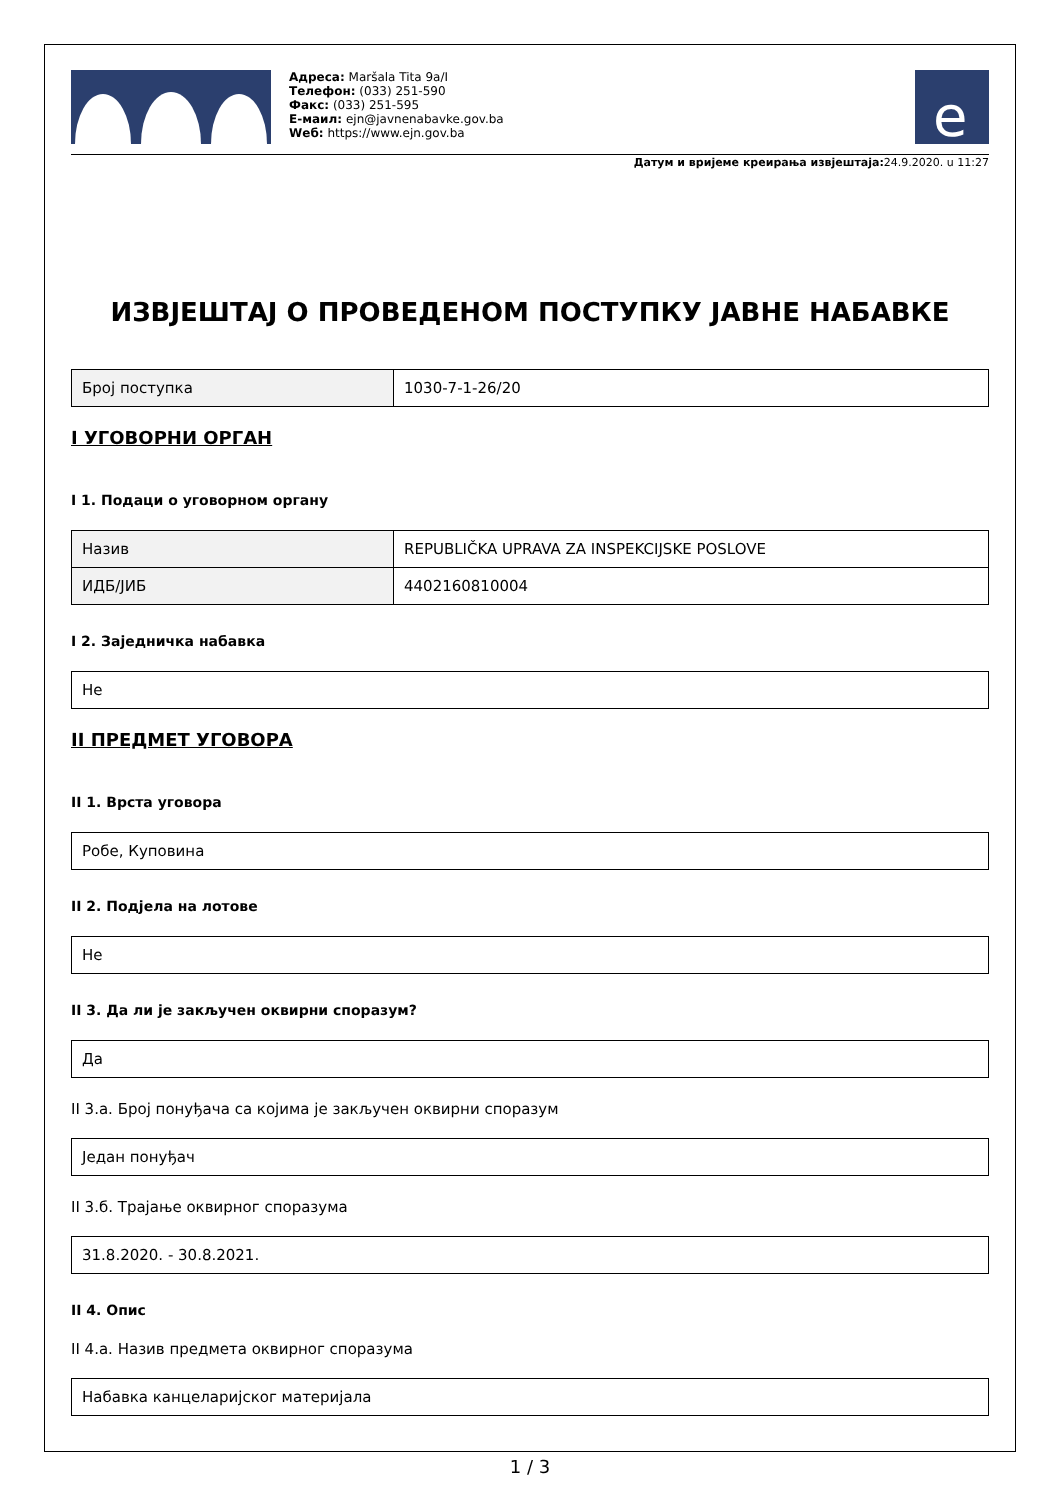Адреса: Maršala Tita 9a/I
Телефон: (033) 251-590
Факс: (033) 251-595
Е-маил: ejn@javnenabavke.gov.ba
Wеб: https://www.ejn.gov.ba
e
Датум и вријеме креирања извјештаја: 24.9.2020. u 11:27
ИЗВЈЕШТАЈ О ПРОВЕДЕНОМ ПОСТУПКУ ЈАВНЕ НАБАВКЕ
| Број поступка | 1030-7-1-26/20 |
I УГОВОРНИ ОРГАН
I 1. Подаци о уговорном органу
| Назив | REPUBLIČKA UPRAVA ZA INSPEKCIJSKE POSLOVE |
| ИДБ/ЈИБ | 4402160810004 |
I 2. Заједничка набавка
| Не |
II ПРЕДМЕТ УГОВОРА
II 1. Врста уговора
| Робе, Куповина |
II 2. Подјела на лотове
| Не |
II 3. Да ли је закључен оквирни споразум?
| Да |
II 3.а. Број понуђача са којима је закључен оквирни споразум
| Један понуђач |
II 3.б. Трајање оквирног споразума
| 31.8.2020. - 30.8.2021. |
II 4. Опис
II 4.а. Назив предмета оквирног споразума
| Набавка канцеларијског материјала |
1 / 3